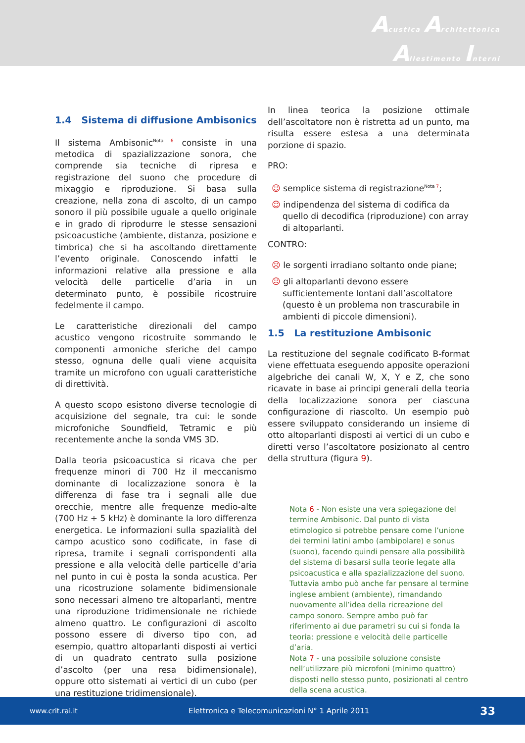Acustica Architettonica
Allestimento Interni
1.4 Sistema di diffusione Ambisonics
Il sistema Ambisonic<sup>Nota 6</sup> consiste in una metodica di spazializzazione sonora, che comprende sia tecniche di ripresa e registrazione del suono che procedure di mixaggio e riproduzione. Si basa sulla creazione, nella zona di ascolto, di un campo sonoro il più possibile uguale a quello originale e in grado di riprodurre le stesse sensazioni psicoacustiche (ambiente, distanza, posizione e timbrica) che si ha ascoltando direttamente l’evento originale. Conoscendo infatti le informazioni relative alla pressione e alla velocità delle particelle d’aria in un determinato punto, è possibile ricostruire fedelmente il campo.
Le caratteristiche direzionali del campo acustico vengono ricostruite sommando le componenti armoniche sferiche del campo stesso, ognuna delle quali viene acquisita tramite un microfono con uguali caratteristiche di direttività.
A questo scopo esistono diverse tecnologie di acquisizione del segnale, tra cui: le sonde microfoniche Soundfield, Tetramic e più recentemente anche la sonda VMS 3D.
Dalla teoria psicoacustica si ricava che per frequenze minori di 700 Hz il meccanismo dominante di localizzazione sonora è la differenza di fase tra i segnali alle due orecchie, mentre alle frequenze medio-alte (700 Hz ÷ 5 kHz) è dominante la loro differenza energetica. Le informazioni sulla spazialità del campo acustico sono codificate, in fase di ripresa, tramite i segnali corrispondenti alla pressione e alla velocità delle particelle d’aria nel punto in cui è posta la sonda acustica. Per una ricostruzione solamente bidimensionale sono necessari almeno tre altoparlanti, mentre una riproduzione tridimensionale ne richiede almeno quattro. Le configurazioni di ascolto possono essere di diverso tipo con, ad esempio, quattro altoparlanti disposti ai vertici di un quadrato centrato sulla posizione d’ascolto (per una resa bidimensionale), oppure otto sistemati ai vertici di un cubo (per una restituzione tridimensionale).
In linea teorica la posizione ottimale dell’ascoltatore non è ristretta ad un punto, ma risulta essere estesa a una determinata porzione di spazio.
PRO:
☺ semplice sistema di registrazione<sup>Nota 7</sup>;
☺ indipendenza del sistema di codifica da quello di decodifica (riproduzione) con array di altoparlanti.
CONTRO:
☹ le sorgenti irradiano soltanto onde piane;
☹ gli altoparlanti devono essere sufficientemente lontani dall’ascoltatore (questo è un problema non trascurabile in ambienti di piccole dimensioni).
1.5 La restituzione Ambisonic
La restituzione del segnale codificato B-format viene effettuata eseguendo apposite operazioni algebriche dei canali W, X, Y e Z, che sono ricavate in base ai principi generali della teoria della localizzazione sonora per ciascuna configurazione di riascolto. Un esempio può essere sviluppato considerando un insieme di otto altoparlanti disposti ai vertici di un cubo e diretti verso l’ascoltatore posizionato al centro della struttura (figura 9).
Nota 6 - Non esiste una vera spiegazione del termine Ambisonic. Dal punto di vista etimologico si potrebbe pensare come l’unione dei termini latini ambo (ambipolare) e sonus (suono), facendo quindi pensare alla possibilità del sistema di basarsi sulla teorie legate alla psicoacustica e alla spazializzazione del suono. Tuttavia ambo può anche far pensare al termine inglese ambient (ambiente), rimandando nuovamente all’idea della ricreazione del campo sonoro. Sempre ambo può far riferimento ai due parametri su cui si fonda la teoria: pressione e velocità delle particelle d’aria.
Nota 7 - una possibile soluzione consiste nell’utilizzare più microfoni (minimo quattro) disposti nello stesso punto, posizionati al centro della scena acustica.
www.crit.rai.it Elettronica e Telecomunicazioni N° 1 Aprile 2011 33